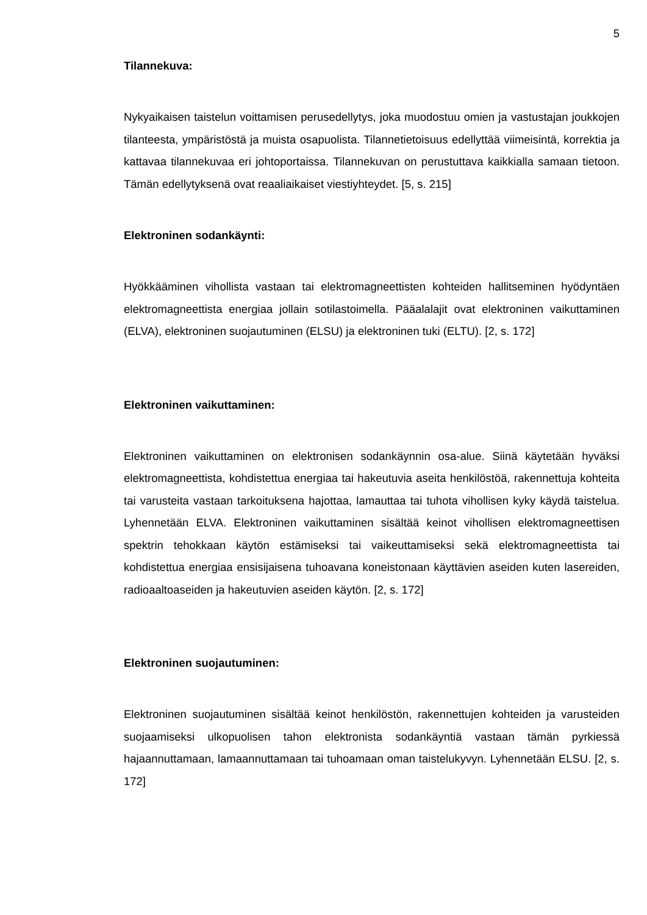5
Tilannekuva:
Nykyaikaisen taistelun voittamisen perusedellytys, joka muodostuu omien ja vastustajan joukkojen tilanteesta, ympäristöstä ja muista osapuolista. Tilannetietoisuus edellyttää viimeisintä, korrektia ja kattavaa tilannekuvaa eri johtoportaissa. Tilannekuvan on perustuttava kaikkialla samaan tietoon. Tämän edellytyksenä ovat reaaliaikaiset viestiyhteydet. [5, s. 215]
Elektroninen sodankäynti:
Hyökkääminen vihollista vastaan tai elektromagneettisten kohteiden hallitseminen hyödyntäen elektromagneettista energiaa jollain sotilastoimella. Pääalalajit ovat elektroninen vaikuttaminen (ELVA), elektroninen suojautuminen (ELSU) ja elektroninen tuki (ELTU). [2, s. 172]
Elektroninen vaikuttaminen:
Elektroninen vaikuttaminen on elektronisen sodankäynnin osa-alue. Siinä käytetään hyväksi elektromagneettista, kohdistettua energiaa tai hakeutuvia aseita henkilöstöä, rakennettuja kohteita tai varusteita vastaan tarkoituksena hajottaa, lamauttaa tai tuhota vihollisen kyky käydä taistelua. Lyhennetään ELVA. Elektroninen vaikuttaminen sisältää keinot vihollisen elektromagneettisen spektrin tehokkaan käytön estämiseksi tai vaikeuttamiseksi sekä elektromagneettista tai kohdistettua energiaa ensisijaisena tuhoavana koneistonaan käyttävien aseiden kuten lasereiden, radioaaltoaseiden ja hakeutuvien aseiden käytön. [2, s. 172]
Elektroninen suojautuminen:
Elektroninen suojautuminen sisältää keinot henkilöstön, rakennettujen kohteiden ja varusteiden suojaamiseksi ulkopuolisen tahon elektronista sodankäyntiä vastaan tämän pyrkiessä hajaannuttamaan, lamaannuttamaan tai tuhoamaan oman taistelukyvyn. Lyhennetään ELSU. [2, s. 172]